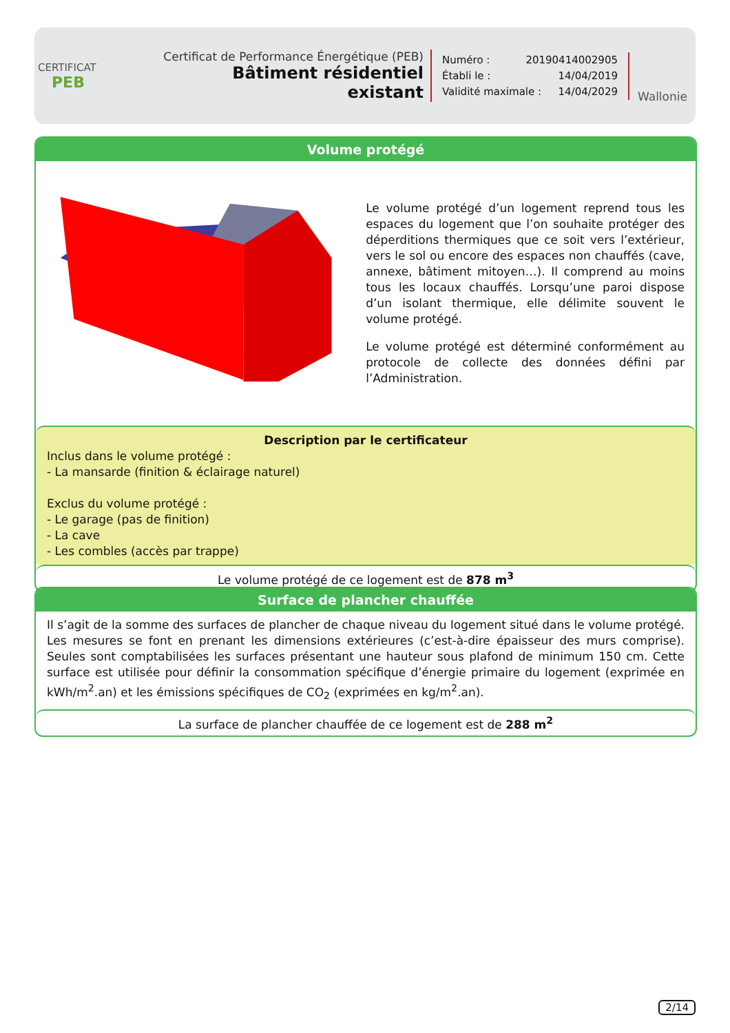CERTIFICAT
PEB
Certificat de Performance Énergétique (PEB)
Bâtiment résidentiel existant
Numéro : 20190414002905
Établi le : 14/04/2019
Validité maximale : 14/04/2029
Wallonie
Volume protégé
Le volume protégé d’un logement reprend tous les espaces du logement que l’on souhaite protéger des déperditions thermiques que ce soit vers l’extérieur, vers le sol ou encore des espaces non chauffés (cave, annexe, bâtiment mitoyen…). Il comprend au moins tous les locaux chauffés. Lorsqu’une paroi dispose d’un isolant thermique, elle délimite souvent le volume protégé.
Le volume protégé est déterminé conformément au protocole de collecte des données défini par l’Administration.
Description par le certificateur
Inclus dans le volume protégé :
- La mansarde (finition & éclairage naturel)
Exclus du volume protégé :
- Le garage (pas de finition)
- La cave
- Les combles (accès par trappe)
Le volume protégé de ce logement est de 878 m<sup>3</sup>
Surface de plancher chauffée
Il s’agit de la somme des surfaces de plancher de chaque niveau du logement situé dans le volume protégé. Les mesures se font en prenant les dimensions extérieures (c’est-à-dire épaisseur des murs comprise). Seules sont comptabilisées les surfaces présentant une hauteur sous plafond de minimum 150 cm. Cette surface est utilisée pour définir la consommation spécifique d’énergie primaire du logement (exprimée en kWh/m<sup>2</sup>.an) et les émissions spécifiques de CO<sub>2</sub> (exprimées en kg/m<sup>2</sup>.an).
La surface de plancher chauffée de ce logement est de 288 m<sup>2</sup>
2/14